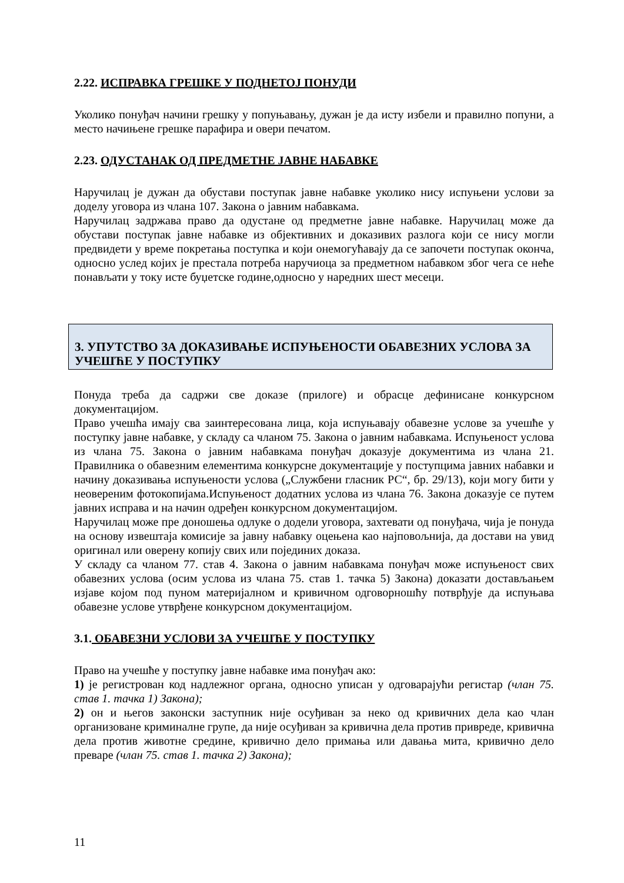2.22. ИСПРАВКА ГРЕШКЕ У ПОДНЕТОЈ ПОНУДИ
Уколико понуђач начини грешку у попуњавању, дужан је да исту избели и правилно попуни, а место начињене грешке парафира и овери печатом.
2.23. ОДУСТАНАК ОД ПРЕДМЕТНЕ ЈАВНЕ НАБАВКЕ
Наручилац је дужан да обустави поступак јавне набавке уколико нису испуњени услови за доделу уговора из члана 107. Закона о јавним набавкама.
Наручилац задржава право да одустане од предметне јавне набавке. Наручилац може да обустави поступак јавне набавке из објективних и доказивих разлога који се нису могли предвидети у време покретања поступка и који онемогућавају да се започети поступак оконча, односно услед којих је престала потреба наручиоца за предметном набавком због чега се неће понављати у току исте буџетске године,односно у наредних шест месеци.
3. УПУТСТВО ЗА ДОКАЗИВАЊЕ ИСПУЊЕНОСТИ ОБАВЕЗНИХ УСЛОВА ЗА УЧЕШЋЕ У ПОСТУПКУ
Понуда треба да садржи све доказе (прилоге) и обрасце дефинисане конкурсном документацијом.
Право учешћа имају сва заинтересована лица, која испуњавају обавезне услове за учешће у поступку јавне набавке, у складу са чланом 75. Закона о јавним набавкама. Испуњеност услова из члана 75. Закона о јавним набавкама понуђач доказује документима из члана 21. Правилника о обавезним елементима конкурсне документације у поступцима јавних набавки и начину доказивања испуњености услова („Службени гласник РС“, бр. 29/13), који могу бити у неовереним фотокопијама.Испуњеност додатних услова из члана 76. Закона доказује се путем јавних исправа и на начин одређен конкурсном документацијом.
Наручилац може пре доношења одлуке о додели уговора, захтевати од понуђача, чија је понуда на основу извештаја комисије за јавну набавку оцењена као најповољнија, да достави на увид оригинал или оверену копију свих или појединих доказа.
У складу са чланом 77. став 4. Закона о јавним набавкама понуђач може испуњеност свих обавезних услова (осим услова из члана 75. став 1. тачка 5) Закона) доказати достављањем изјаве којом под пуном материјалном и кривичном одговорношћу потврђује да испуњава обавезне услове утврђене конкурсном документацијом.
3.1. ОБАВЕЗНИ УСЛОВИ ЗА УЧЕШЋЕ У ПОСТУПКУ
Право на учешће у поступку јавне набавке има понуђач ако:
1) је регистрован код надлежног органа, односно уписан у одговарајући регистар (члан 75. став 1. тачка 1) Закона);
2) он и његов законски заступник није осуђиван за неко од кривичних дела као члан организоване криминалне групе, да није осуђиван за кривична дела против привреде, кривична дела против животне средине, кривично дело примања или давања мита, кривично дело преваре (члан 75. став 1. тачка 2) Закона);
11